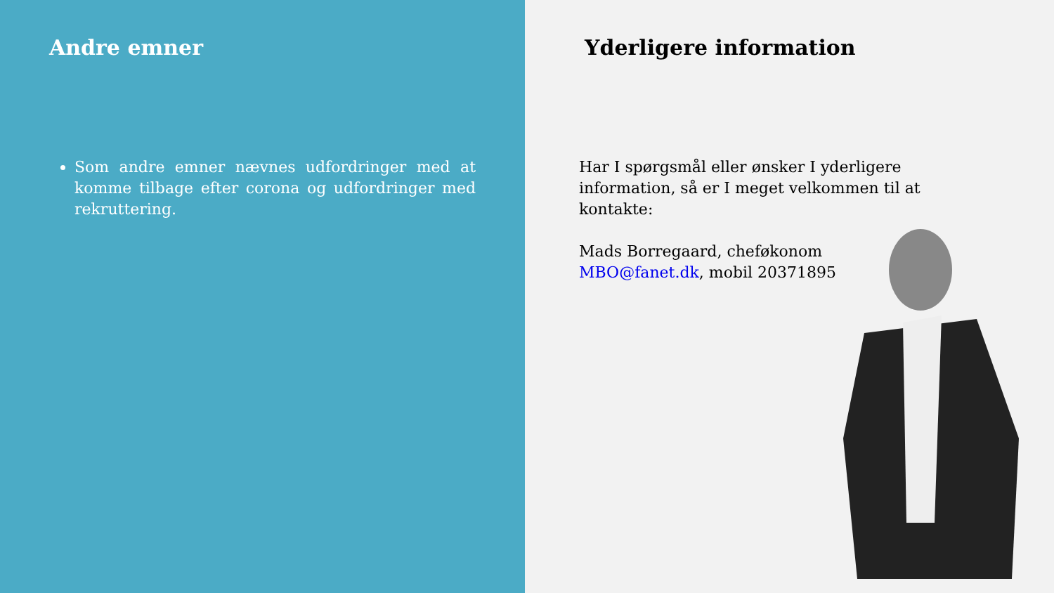Andre emner
Som andre emner nævnes udfordringer med at komme tilbage efter corona og udfordringer med rekruttering.
Yderligere information
Har I spørgsmål eller ønsker I yderligere information, så er I meget velkommen til at kontakte:
Mads Borregaard, cheføkonom
MBO@fanet.dk, mobil 20371895